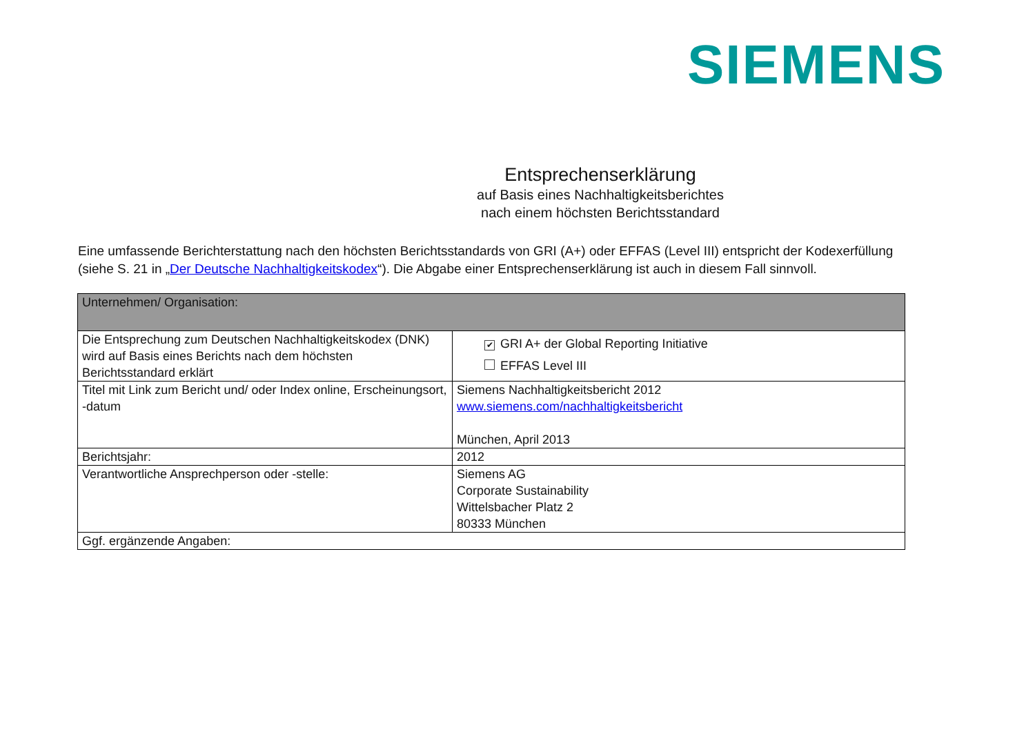SIEMENS
Entsprechenserklärung
auf Basis eines Nachhaltigkeitsberichtes
nach einem höchsten Berichtsstandard
Eine umfassende Berichterstattung nach den höchsten Berichtsstandards von GRI (A+) oder EFFAS (Level III) entspricht der Kodexerfüllung (siehe S. 21 in „Der Deutsche Nachhaltigkeitskodex“). Die Abgabe einer Entsprechenserklärung ist auch in diesem Fall sinnvoll.
| Unternehmen/ Organisation: | |
| Die Entsprechung zum Deutschen Nachhaltigkeitskodex (DNK) wird auf Basis eines Berichts nach dem höchsten Berichtsstandard erklärt | ✔ GRI A+ der Global Reporting Initiative EFFAS Level III |
| Titel mit Link zum Bericht und/ oder Index online, Erscheinungsort, -datum | Siemens Nachhaltigkeitsbericht 2012 www.siemens.com/nachhaltigkeitsbericht München, April 2013 |
| Berichtsjahr: | 2012 |
| Verantwortliche Ansprechperson oder -stelle: | Siemens AG Corporate Sustainability Wittelsbacher Platz 2 80333 München |
| Ggf. ergänzende Angaben: | |